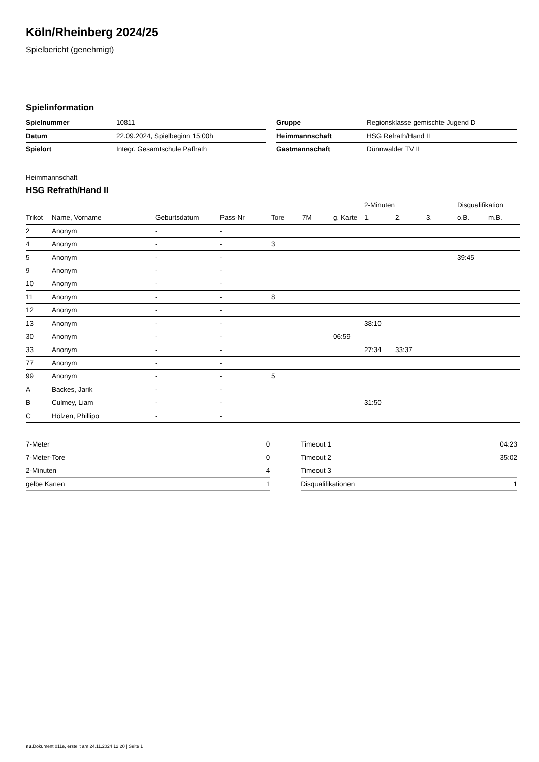Köln/Rheinberg 2024/25
Spielbericht (genehmigt)
Spielinformation
| Spielnummer | 10811 |
| Datum | 22.09.2024, Spielbeginn 15:00h |
| Spielort | Integr. Gesamtschule Paffrath |
| Gruppe | Regionsklasse gemischte Jugend D |
| Heimmannschaft | HSG Refrath/Hand II |
| Gastmannschaft | Dünnwalder TV II |
Heimmannschaft
HSG Refrath/Hand II
| | | | | | | | 2-Minuten | | | Disqualifikation | |
| --- | --- | --- | --- | --- | --- | --- | --- | --- | --- | --- | --- |
| Trikot | Name, Vorname | Geburtsdatum | Pass-Nr | Tore | 7M | g. Karte | 1. | 2. | 3. | o.B. | m.B. |
| 2 | Anonym | - | - | | | | | | | | |
| 4 | Anonym | - | - | 3 | | | | | | | |
| 5 | Anonym | - | - | | | | | | | 39:45 | |
| 9 | Anonym | - | - | | | | | | | | |
| 10 | Anonym | - | - | | | | | | | | |
| 11 | Anonym | - | - | 8 | | | | | | | |
| 12 | Anonym | - | - | | | | | | | | |
| 13 | Anonym | - | - | | | | 38:10 | | | | |
| 30 | Anonym | - | - | | | 06:59 | | | | | |
| 33 | Anonym | - | - | | | | 27:34 | 33:37 | | | |
| 77 | Anonym | - | - | | | | | | | | |
| 99 | Anonym | - | - | 5 | | | | | | | |
| A | Backes, Jarik | - | - | | | | | | | | |
| B | Culmey, Liam | - | - | | | | 31:50 | | | | |
| C | Hölzen, Phillipo | - | - | | | | | | | | |
| 7-Meter | 0 |
| 7-Meter-Tore | 0 |
| 2-Minuten | 4 |
| gelbe Karten | 1 |
| Timeout 1 | 04:23 |
| Timeout 2 | 35:02 |
| Timeout 3 | |
| Disqualifikationen | 1 |
nu.Dokument 011e, erstellt am 24.11.2024 12:20 | Seite 1